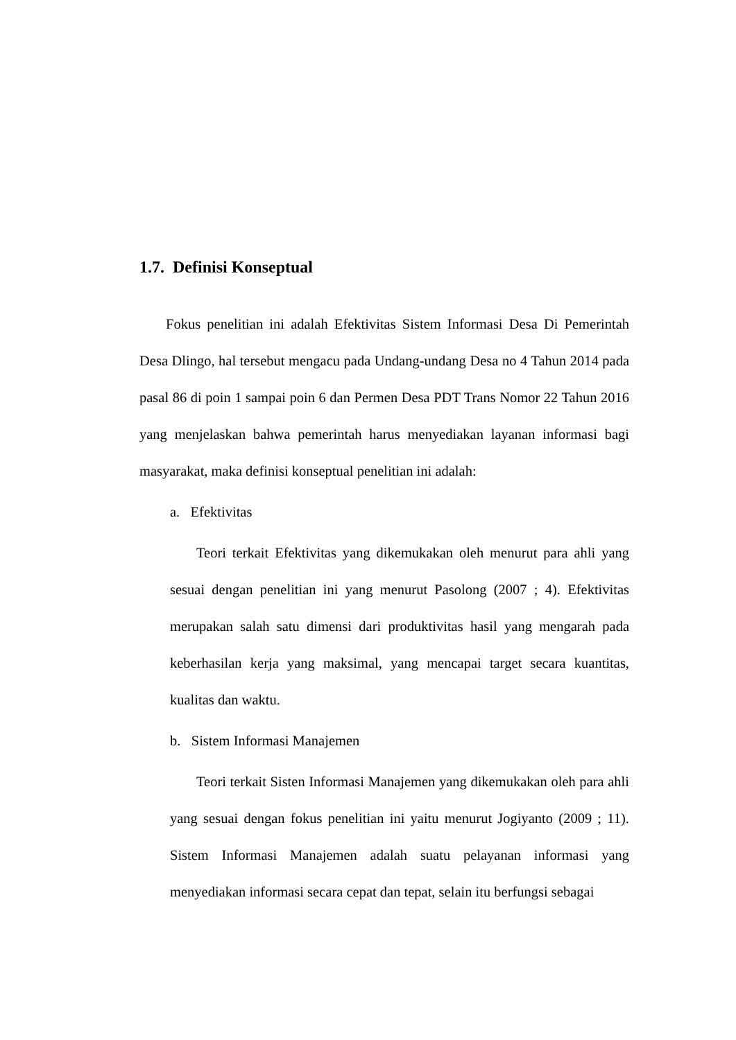1.7. Definisi Konseptual
Fokus penelitian ini adalah Efektivitas Sistem Informasi Desa Di Pemerintah Desa Dlingo, hal tersebut mengacu pada Undang-undang Desa no 4 Tahun 2014 pada pasal 86 di poin 1 sampai poin 6 dan Permen Desa PDT Trans Nomor 22 Tahun 2016 yang menjelaskan bahwa pemerintah harus menyediakan layanan informasi bagi masyarakat, maka definisi konseptual penelitian ini adalah:
a. Efektivitas
Teori terkait Efektivitas yang dikemukakan oleh menurut para ahli yang sesuai dengan penelitian ini yang menurut Pasolong (2007 ; 4). Efektivitas merupakan salah satu dimensi dari produktivitas hasil yang mengarah pada keberhasilan kerja yang maksimal, yang mencapai target secara kuantitas, kualitas dan waktu.
b. Sistem Informasi Manajemen
Teori terkait Sisten Informasi Manajemen yang dikemukakan oleh para ahli yang sesuai dengan fokus penelitian ini yaitu menurut Jogiyanto (2009 ; 11). Sistem Informasi Manajemen adalah suatu pelayanan informasi yang menyediakan informasi secara cepat dan tepat, selain itu berfungsi sebagai